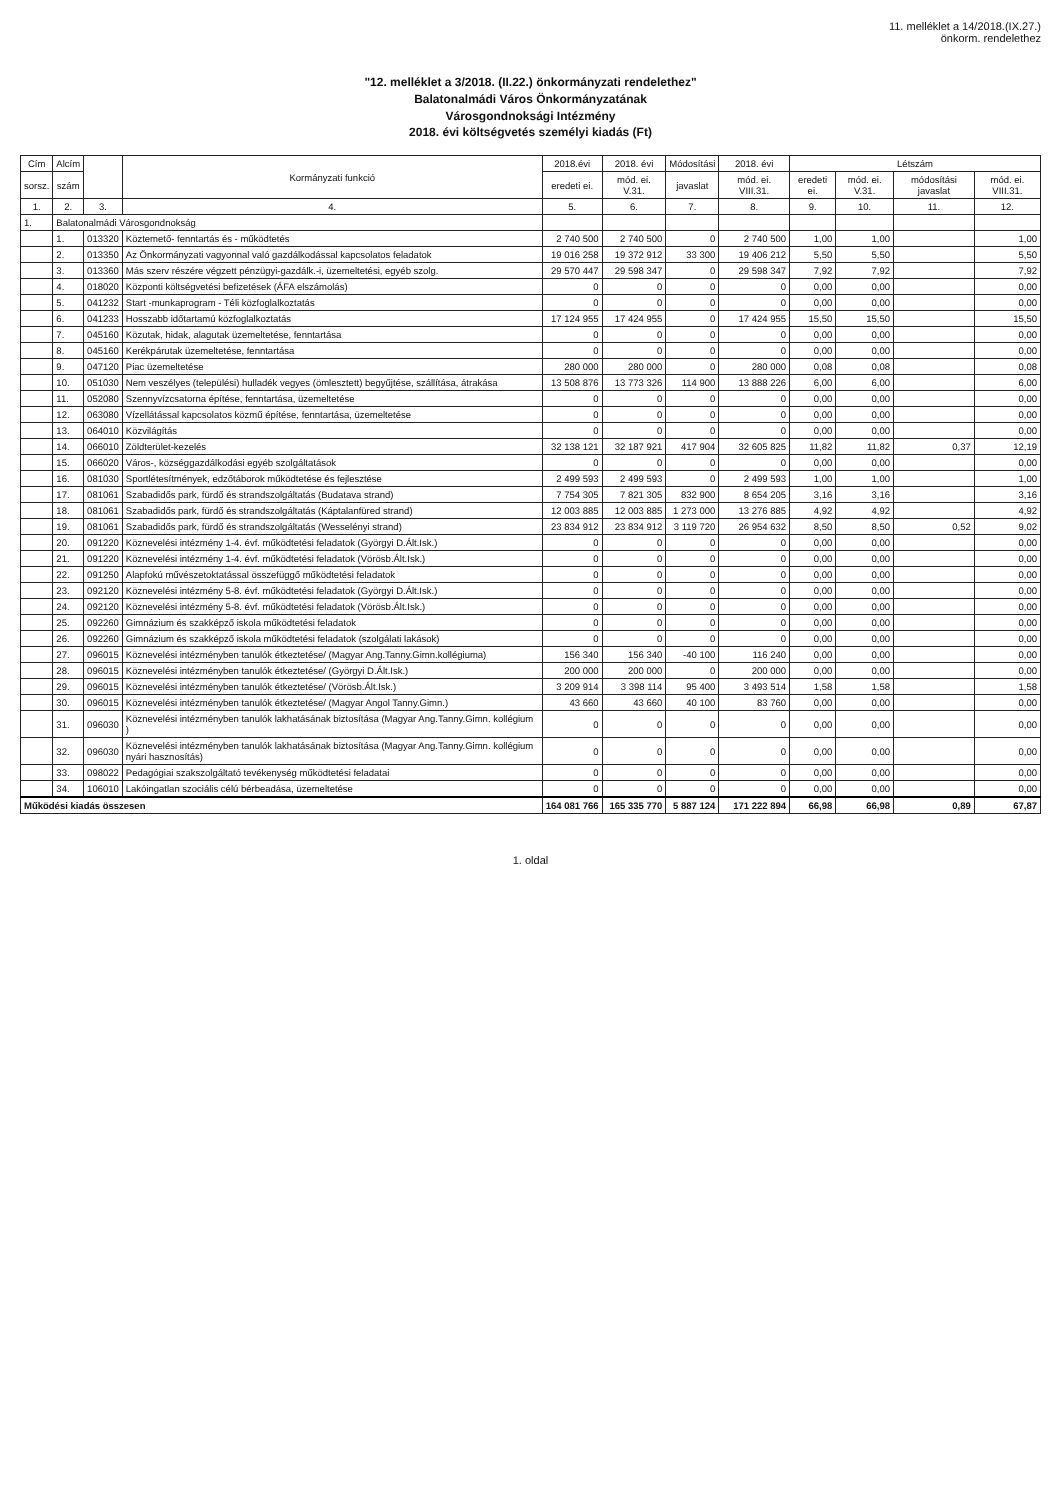11. melléklet a 14/2018.(IX.27.)
önkorm. rendelethez
"12. melléklet a 3/2018. (II.22.) önkormányzati rendelethez"
Balatonalmádi Város Önkormányzatának
Városgondnoksági Intézmény
2018. évi költségvetés személyi kiadás (Ft)
| Cím | Alcím | | Kormányzati funkció | 2018.évi | 2018. évi | Módosítási | 2018. évi | Létszám | | | |
| --- | --- | --- | --- | --- | --- | --- | --- | --- | --- | --- | --- |
| sorsz. | szám | | | eredeti ei. | mód. ei. V.31. | javaslat | mód. ei. VIII.31. | eredeti ei. | mód. ei. V.31. | módosítási javaslat | mód. ei. VIII.31. |
| 1. | 2. | 3. | 4. | 5. | 6. | 7. | 8. | 9. | 10. | 11. | 12. |
| 1. | Balatonalmádi Városgondnokság | | | | | | | | | | |
| | 1. | 013320 | Köztemető- fenntartás és - működtetés | 2 740 500 | 2 740 500 | 0 | 2 740 500 | 1,00 | 1,00 | | 1,00 |
| | 2. | 013350 | Az Önkormányzati vagyonnal való gazdálkodással kapcsolatos feladatok | 19 016 258 | 19 372 912 | 33 300 | 19 406 212 | 5,50 | 5,50 | | 5,50 |
| | 3. | 013360 | Más szerv részére végzett pénzügyi-gazdálk.-i, üzemeltetési, egyéb szolg. | 29 570 447 | 29 598 347 | 0 | 29 598 347 | 7,92 | 7,92 | | 7,92 |
| | 4. | 018020 | Központi költségvetési befizetések (ÁFA elszámolás) | 0 | 0 | 0 | 0 | 0,00 | 0,00 | | 0,00 |
| | 5. | 041232 | Start -munkaprogram - Téli közfoglalkoztatás | 0 | 0 | 0 | 0 | 0,00 | 0,00 | | 0,00 |
| | 6. | 041233 | Hosszabb időtartamú közfoglalkoztatás | 17 124 955 | 17 424 955 | 0 | 17 424 955 | 15,50 | 15,50 | | 15,50 |
| | 7. | 045160 | Közutak, hidak, alagutak üzemeltetése, fenntartása | 0 | 0 | 0 | 0 | 0,00 | 0,00 | | 0,00 |
| | 8. | 045160 | Kerékpárutak üzemeltetése, fenntartása | 0 | 0 | 0 | 0 | 0,00 | 0,00 | | 0,00 |
| | 9. | 047120 | Piac üzemeltetése | 280 000 | 280 000 | 0 | 280 000 | 0,08 | 0,08 | | 0,08 |
| | 10. | 051030 | Nem veszélyes (települési) hulladék vegyes (ömlesztett) begyűjtése, szállítása, átrakása | 13 508 876 | 13 773 326 | 114 900 | 13 888 226 | 6,00 | 6,00 | | 6,00 |
| | 11. | 052080 | Szennyvízcsatorna építése, fenntartása, üzemeltetése | 0 | 0 | 0 | 0 | 0,00 | 0,00 | | 0,00 |
| | 12. | 063080 | Vízellátással kapcsolatos közmű építése, fenntartása, üzemeltetése | 0 | 0 | 0 | 0 | 0,00 | 0,00 | | 0,00 |
| | 13. | 064010 | Közvilágítás | 0 | 0 | 0 | 0 | 0,00 | 0,00 | | 0,00 |
| | 14. | 066010 | Zöldterület-kezelés | 32 138 121 | 32 187 921 | 417 904 | 32 605 825 | 11,82 | 11,82 | 0,37 | 12,19 |
| | 15. | 066020 | Város-, községgazdálkodási egyéb szolgáltatások | 0 | 0 | 0 | 0 | 0,00 | 0,00 | | 0,00 |
| | 16. | 081030 | Sportlétesítmények, edzőtáborok működtetése és fejlesztése | 2 499 593 | 2 499 593 | 0 | 2 499 593 | 1,00 | 1,00 | | 1,00 |
| | 17. | 081061 | Szabadidős park, fürdő és strandszolgáltatás (Budatava strand) | 7 754 305 | 7 821 305 | 832 900 | 8 654 205 | 3,16 | 3,16 | | 3,16 |
| | 18. | 081061 | Szabadidős park, fürdő és strandszolgáltatás (Káptalanfüred strand) | 12 003 885 | 12 003 885 | 1 273 000 | 13 276 885 | 4,92 | 4,92 | | 4,92 |
| | 19. | 081061 | Szabadidős park, fürdő és strandszolgáltatás (Wesselényi strand) | 23 834 912 | 23 834 912 | 3 119 720 | 26 954 632 | 8,50 | 8,50 | 0,52 | 9,02 |
| | 20. | 091220 | Köznevelési intézmény 1-4. évf. működtetési feladatok (Györgyi D.Ált.Isk.) | 0 | 0 | 0 | 0 | 0,00 | 0,00 | | 0,00 |
| | 21. | 091220 | Köznevelési intézmény 1-4. évf. működtetési feladatok (Vörösb.Ált.Isk.) | 0 | 0 | 0 | 0 | 0,00 | 0,00 | | 0,00 |
| | 22. | 091250 | Alapfokú művészetoktatással összefüggő működtetési feladatok | 0 | 0 | 0 | 0 | 0,00 | 0,00 | | 0,00 |
| | 23. | 092120 | Köznevelési intézmény 5-8. évf. működtetési feladatok (Györgyi D.Ált.Isk.) | 0 | 0 | 0 | 0 | 0,00 | 0,00 | | 0,00 |
| | 24. | 092120 | Köznevelési intézmény 5-8. évf. működtetési feladatok (Vörösb.Ált.Isk.) | 0 | 0 | 0 | 0 | 0,00 | 0,00 | | 0,00 |
| | 25. | 092260 | Gimnázium és szakképző iskola működtetési feladatok | 0 | 0 | 0 | 0 | 0,00 | 0,00 | | 0,00 |
| | 26. | 092260 | Gimnázium és szakképző iskola működtetési feladatok (szolgálati lakások) | 0 | 0 | 0 | 0 | 0,00 | 0,00 | | 0,00 |
| | 27. | 096015 | Köznevelési intézményben tanulók étkeztetése/ (Magyar Ang.Tanny.Gimn.kollégiuma) | 156 340 | 156 340 | -40 100 | 116 240 | 0,00 | 0,00 | | 0,00 |
| | 28. | 096015 | Köznevelési intézményben tanulók étkeztetése/ (Györgyi D.Ált.Isk.) | 200 000 | 200 000 | 0 | 200 000 | 0,00 | 0,00 | | 0,00 |
| | 29. | 096015 | Köznevelési intézményben tanulók étkeztetése/ (Vörösb.Ált.Isk.) | 3 209 914 | 3 398 114 | 95 400 | 3 493 514 | 1,58 | 1,58 | | 1,58 |
| | 30. | 096015 | Köznevelési intézményben tanulók étkeztetése/ (Magyar Angol Tanny.Gimn.) | 43 660 | 43 660 | 40 100 | 83 760 | 0,00 | 0,00 | | 0,00 |
| | 31. | 096030 | Köznevelési intézményben tanulók lakhatásának biztosítása (Magyar Ang.Tanny.Gimn. kollégium ) | 0 | 0 | 0 | 0 | 0,00 | 0,00 | | 0,00 |
| | 32. | 096030 | Köznevelési intézményben tanulók lakhatásának biztosítása (Magyar Ang.Tanny.Gimn. kollégium nyári hasznosítás) | 0 | 0 | 0 | 0 | 0,00 | 0,00 | | 0,00 |
| | 33. | 098022 | Pedagógiai szakszolgáltató tevékenység működtetési feladatai | 0 | 0 | 0 | 0 | 0,00 | 0,00 | | 0,00 |
| | 34. | 106010 | Lakóingatlan szociális célú bérbeadása, üzemeltetése | 0 | 0 | 0 | 0 | 0,00 | 0,00 | | 0,00 |
| Működési kiadás összesen | | | | 164 081 766 | 165 335 770 | 5 887 124 | 171 222 894 | 66,98 | 66,98 | 0,89 | 67,87 |
1. oldal